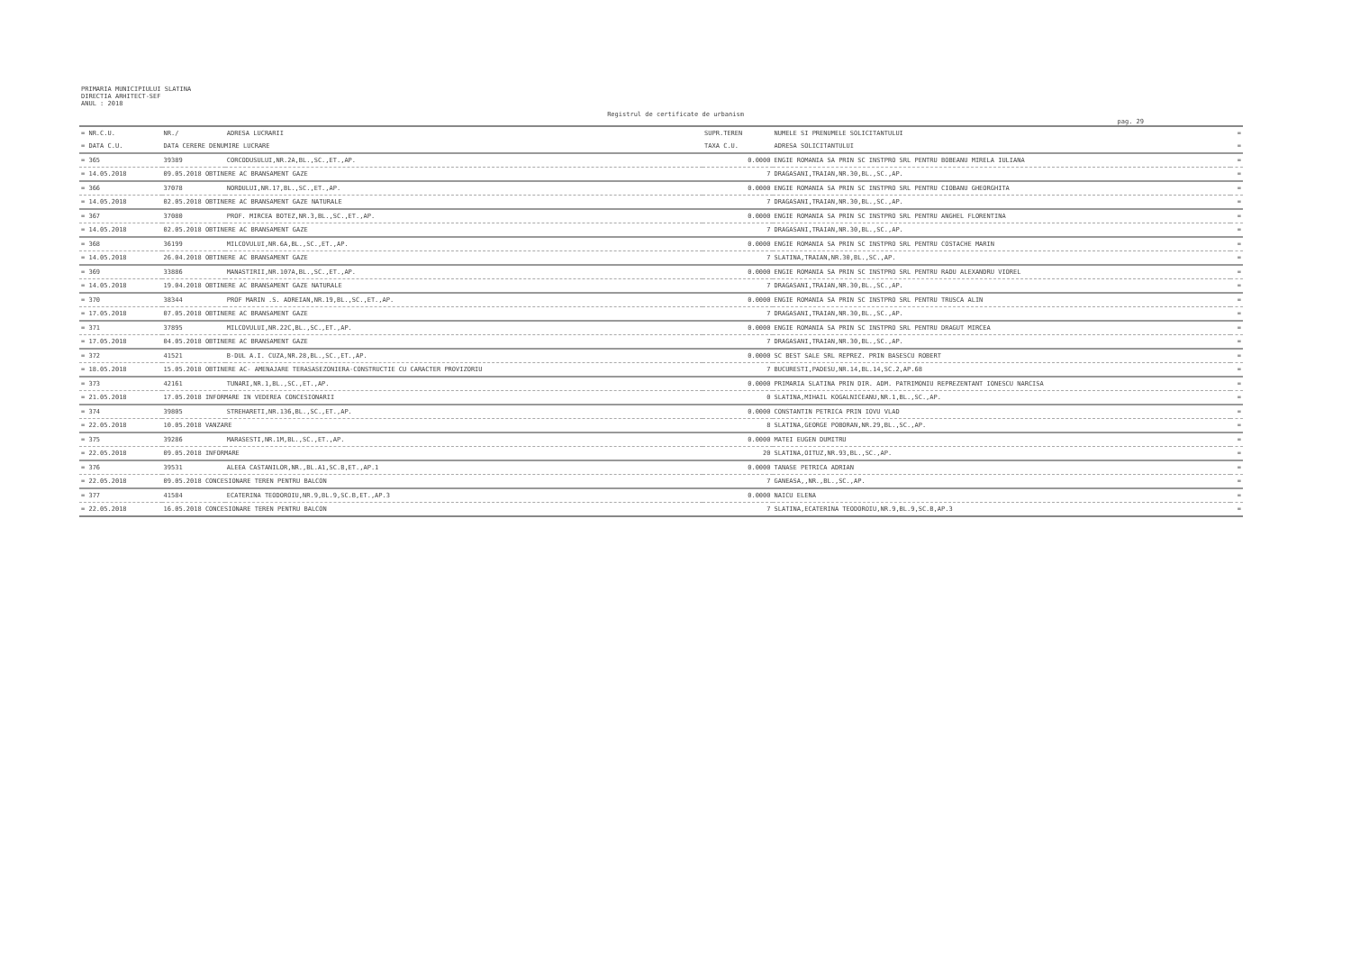PRIMARIA MUNICIPIULUI SLATINA
DIRECTIA ARHITECT-SEF
ANUL : 2018
Registrul de certificate de urbanism
pag. 29
| = NR.C.U. | NR./ | ADRESA LUCRARII | SUPR.TEREN | NUMELE SI PRENUMELE SOLICITANTULUI | = |
| --- | --- | --- | --- | --- | --- |
| = DATA C.U. | DATA CERERE DENUMIRE LUCRARE | | TAXA C.U. | ADRESA SOLICITANTULUI | = |
| = 365 | 39389 | CORCODUSULUI,NR.2A,BL.,SC.,ET.,AP. | 0.0000 | ENGIE ROMANIA SA PRIN SC INSTPRO SRL PENTRU BOBEANU MIRELA IULIANA | = |
| = 14.05.2018 | 09.05.2018 OBTINERE AC BRANSAMENT GAZE | | 7 | DRAGASANI,TRAIAN,NR.30,BL.,SC.,AP. | = |
| = 366 | 37078 | NORDULUI,NR.17,BL.,SC.,ET.,AP. | 0.0000 | ENGIE ROMANIA SA PRIN SC INSTPRO SRL PENTRU CIOBANU GHEORGHITA | = |
| = 14.05.2018 | 02.05.2018 OBTINERE AC BRANSAMENT GAZE NATURALE | | 7 | DRAGASANI,TRAIAN,NR.30,BL.,SC.,AP. | = |
| = 367 | 37080 | PROF. MIRCEA BOTEZ,NR.3,BL.,SC.,ET.,AP. | 0.0000 | ENGIE ROMANIA SA PRIN SC INSTPRO SRL PENTRU ANGHEL FLORENTINA | = |
| = 14.05.2018 | 02.05.2018 OBTINERE AC BRANSAMENT GAZE | | 7 | DRAGASANI,TRAIAN,NR.30,BL.,SC.,AP. | = |
| = 368 | 36199 | MILCOVULUI,NR.6A,BL.,SC.,ET.,AP. | 0.0000 | ENGIE ROMANIA SA PRIN SC INSTPRO SRL PENTRU COSTACHE MARIN | = |
| = 14.05.2018 | 26.04.2018 OBTINERE AC BRANSAMENT GAZE | | 7 | SLATINA,TRAIAN,NR.30,BL.,SC.,AP. | = |
| = 369 | 33886 | MANASTIRII,NR.107A,BL.,SC.,ET.,AP. | 0.0000 | ENGIE ROMANIA SA PRIN SC INSTPRO SRL PENTRU RADU ALEXANDRU VIOREL | = |
| = 14.05.2018 | 19.04.2018 OBTINERE AC BRANSAMENT GAZE NATURALE | | 7 | DRAGASANI,TRAIAN,NR.30,BL.,SC.,AP. | = |
| = 370 | 38344 | PROF MARIN .S. ADREIAN,NR.19,BL.,SC.,ET.,AP. | 0.0000 | ENGIE ROMANIA SA PRIN SC INSTPRO SRL PENTRU TRUSCA ALIN | = |
| = 17.05.2018 | 07.05.2018 OBTINERE AC BRANSAMENT GAZE | | 7 | DRAGASANI,TRAIAN,NR.30,BL.,SC.,AP. | = |
| = 371 | 37895 | MILCOVULUI,NR.22C,BL.,SC.,ET.,AP. | 0.0000 | ENGIE ROMANIA SA PRIN SC INSTPRO SRL PENTRU DRAGUT MIRCEA | = |
| = 17.05.2018 | 04.05.2018 OBTINERE AC BRANSAMENT GAZE | | 7 | DRAGASANI,TRAIAN,NR.30,BL.,SC.,AP. | = |
| = 372 | 41521 | B-DUL A.I. CUZA,NR.28,BL.,SC.,ET.,AP. | 0.0000 | SC BEST SALE SRL REPREZ. PRIN BASESCU ROBERT | = |
| = 18.05.2018 | 15.05.2018 OBTINERE AC- AMENAJARE TERASASEZONIERA-CONSTRUCTIE CU CARACTER PROVIZORIU | | 7 | BUCURESTI,PADESU,NR.14,BL.14,SC.2,AP.68 | = |
| = 373 | 42161 | TUNARI,NR.1,BL.,SC.,ET.,AP. | 0.0000 | PRIMARIA SLATINA PRIN DIR. ADM. PATRIMONIU REPREZENTANT IONESCU NARCISA | = |
| = 21.05.2018 | 17.05.2018 INFORMARE IN VEDEREA CONCESIONARII | | 0 | SLATINA,MIHAIL KOGALNICEANU,NR.1,BL.,SC.,AP. | = |
| = 374 | 39805 | STREHARETI,NR.136,BL.,SC.,ET.,AP. | 0.0000 | CONSTANTIN PETRICA PRIN IOVU VLAD | = |
| = 22.05.2018 | 10.05.2018 VANZARE | | 8 | SLATINA,GEORGE POBORAN,NR.29,BL.,SC.,AP. | = |
| = 375 | 39286 | MARASESTI,NR.1M,BL.,SC.,ET.,AP. | 0.0000 | MATEI EUGEN DUMITRU | = |
| = 22.05.2018 | 09.05.2018 INFORMARE | | 20 | SLATINA,OITUZ,NR.93,BL.,SC.,AP. | = |
| = 376 | 39531 | ALEEA CASTANILOR,NR.,BL.A1,SC.B,ET.,AP.1 | 0.0000 | TANASE PETRICA ADRIAN | = |
| = 22.05.2018 | 09.05.2018 CONCESIONARE TEREN PENTRU BALCON | | 7 | GANEASA,,NR.,BL.,SC.,AP. | = |
| = 377 | 41584 | ECATERINA TEODOROIU,NR.9,BL.9,SC.B,ET.,AP.3 | 0.0000 | NAICU ELENA | = |
| = 22.05.2018 | 16.05.2018 CONCESIONARE TEREN PENTRU BALCON | | 7 | SLATINA,ECATERINA TEODOROIU,NR.9,BL.9,SC.B,AP.3 | = |